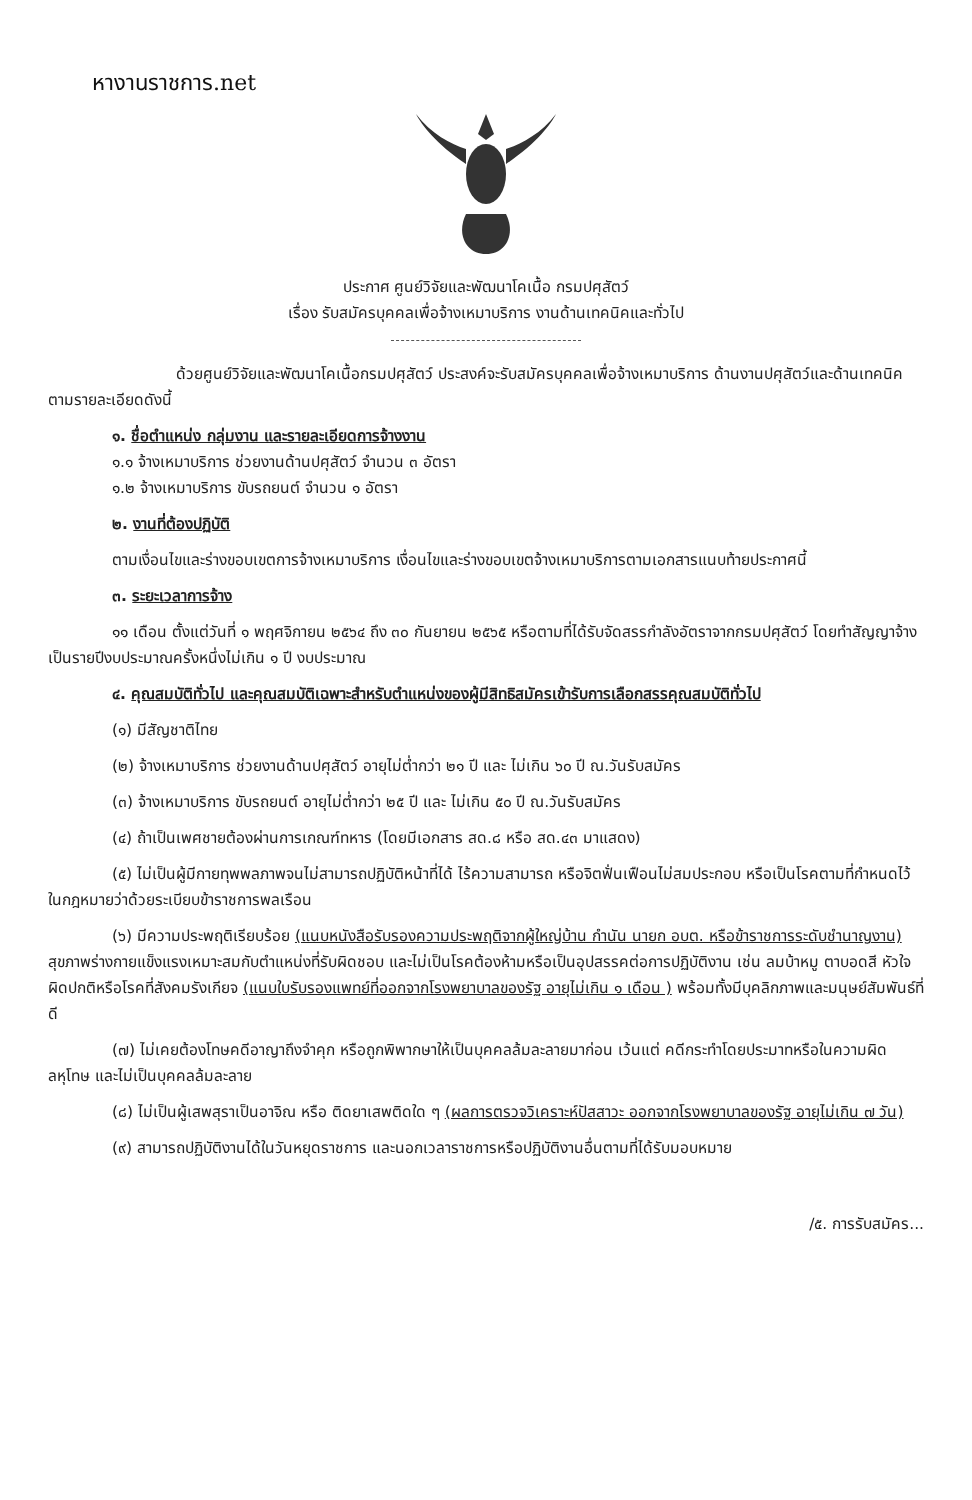หางานราชการ.net
ประกาศ ศูนย์วิจัยและพัฒนาโคเนื้อ กรมปศุสัตว์
เรื่อง รับสมัครบุคคลเพื่อจ้างเหมาบริการ งานด้านเทคนิคและทั่วไป
ด้วยศูนย์วิจัยและพัฒนาโคเนื้อกรมปศุสัตว์ ประสงค์จะรับสมัครบุคคลเพื่อจ้างเหมาบริการ ด้านงานปศุสัตว์และด้านเทคนิคตามรายละเอียดดังนี้
๑. ชื่อตำแหน่ง กลุ่มงาน และรายละเอียดการจ้างงาน
๑.๑ จ้างเหมาบริการ ช่วยงานด้านปศุสัตว์ จำนวน ๓ อัตรา
๑.๒ จ้างเหมาบริการ ขับรถยนต์ จำนวน ๑ อัตรา
๒. งานที่ต้องปฏิบัติ
ตามเงื่อนไขและร่างขอบเขตการจ้างเหมาบริการ เงื่อนไขและร่างขอบเขตจ้างเหมาบริการตามเอกสารแนบท้ายประกาศนี้
๓. ระยะเวลาการจ้าง
๑๑ เดือน ตั้งแต่วันที่ ๑ พฤศจิกายน ๒๕๖๔ ถึง ๓๐ กันยายน ๒๕๖๕ หรือตามที่ได้รับจัดสรรกำลังอัตราจากกรมปศุสัตว์ โดยทำสัญญาจ้างเป็นรายปีงบประมาณครั้งหนึ่งไม่เกิน ๑ ปี งบประมาณ
๔. คุณสมบัติทั่วไป และคุณสมบัติเฉพาะสำหรับตำแหน่งของผู้มีสิทธิสมัครเข้ารับการเลือกสรรคุณสมบัติทั่วไป
(๑) มีสัญชาติไทย
(๒) จ้างเหมาบริการ ช่วยงานด้านปศุสัตว์ อายุไม่ต่ำกว่า ๒๑ ปี และ ไม่เกิน ๖๐ ปี ณ.วันรับสมัคร
(๓) จ้างเหมาบริการ ขับรถยนต์ อายุไม่ต่ำกว่า ๒๕ ปี และ ไม่เกิน ๕๐ ปี ณ.วันรับสมัคร
(๔) ถ้าเป็นเพศชายต้องผ่านการเกณฑ์ทหาร (โดยมีเอกสาร สด.๘ หรือ สด.๔๓ มาแสดง)
(๕) ไม่เป็นผู้มีกายทุพพลภาพจนไม่สามารถปฏิบัติหน้าที่ได้ ไร้ความสามารถ หรือจิตฟั่นเฟือนไม่สมประกอบ หรือเป็นโรคตามที่กำหนดไว้ในกฎหมายว่าด้วยระเบียบข้าราชการพลเรือน
(๖) มีความประพฤติเรียบร้อย (แนบหนังสือรับรองความประพฤติจากผู้ใหญ่บ้าน กำนัน นายก อบต. หรือข้าราชการระดับชำนาญงาน) สุขภาพร่างกายแข็งแรงเหมาะสมกับตำแหน่งที่รับผิดชอบ และไม่เป็นโรคต้องห้ามหรือเป็นอุปสรรคต่อการปฏิบัติงาน เช่น ลมบ้าหมู ตาบอดสี หัวใจผิดปกติหรือโรคที่สังคมรังเกียจ (แนบใบรับรองแพทย์ที่ออกจากโรงพยาบาลของรัฐ อายุไม่เกิน ๑ เดือน ) พร้อมทั้งมีบุคลิกภาพและมนุษย์สัมพันธ์ที่ดี
(๗) ไม่เคยต้องโทษคดีอาญาถึงจำคุก หรือถูกพิพากษาให้เป็นบุคคลล้มละลายมาก่อน เว้นแต่ คดีกระทำโดยประมาทหรือในความผิดลหุโทษ และไม่เป็นบุคคลล้มละลาย
(๘) ไม่เป็นผู้เสพสุราเป็นอาจิณ หรือ ติดยาเสพติดใด ๆ (ผลการตรวจวิเคราะห์ปัสสาวะ ออกจากโรงพยาบาลของรัฐ อายุไม่เกิน ๗ วัน)
(๙) สามารถปฏิบัติงานได้ในวันหยุดราชการ และนอกเวลาราชการหรือปฏิบัติงานอื่นตามที่ได้รับมอบหมาย
/๕. การรับสมัคร...